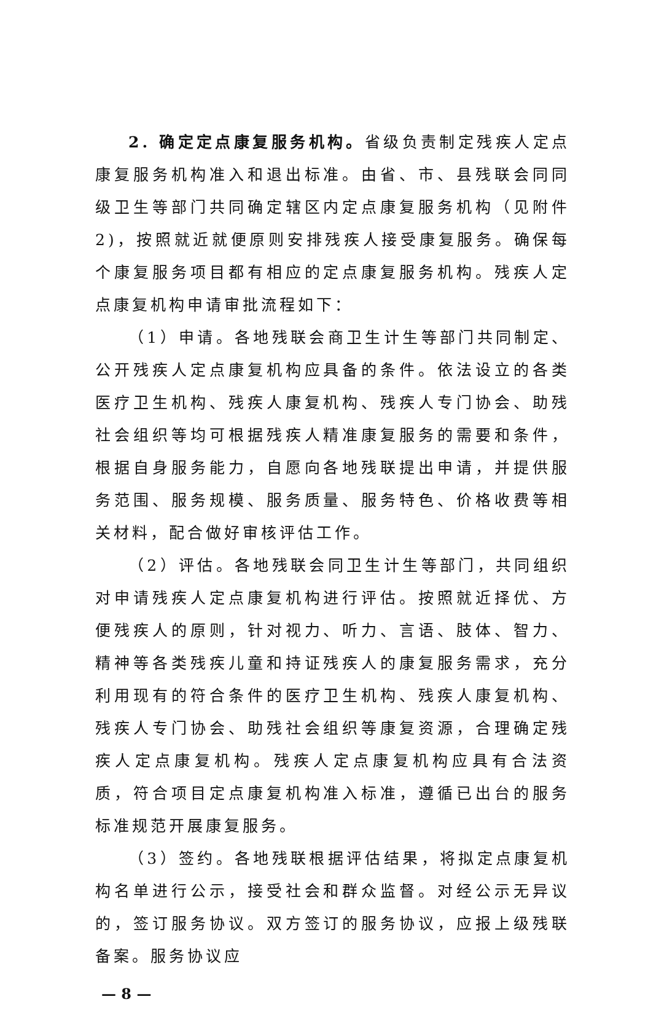2. 确定定点康复服务机构。省级负责制定残疾人定点康复服务机构准入和退出标准。由省、市、县残联会同同级卫生等部门共同确定辖区内定点康复服务机构（见附件2)，按照就近就便原则安排残疾人接受康复服务。确保每个康复服务项目都有相应的定点康复服务机构。残疾人定点康复机构申请审批流程如下：
（1）申请。各地残联会商卫生计生等部门共同制定、公开残疾人定点康复机构应具备的条件。依法设立的各类医疗卫生机构、残疾人康复机构、残疾人专门协会、助残社会组织等均可根据残疾人精准康复服务的需要和条件，根据自身服务能力，自愿向各地残联提出申请，并提供服务范围、服务规模、服务质量、服务特色、价格收费等相关材料，配合做好审核评估工作。
（2）评估。各地残联会同卫生计生等部门，共同组织对申请残疾人定点康复机构进行评估。按照就近择优、方便残疾人的原则，针对视力、听力、言语、肢体、智力、精神等各类残疾儿童和持证残疾人的康复服务需求，充分利用现有的符合条件的医疗卫生机构、残疾人康复机构、残疾人专门协会、助残社会组织等康复资源，合理确定残疾人定点康复机构。残疾人定点康复机构应具有合法资质，符合项目定点康复机构准入标准，遵循已出台的服务标准规范开展康复服务。
（3）签约。各地残联根据评估结果，将拟定点康复机构名单进行公示，接受社会和群众监督。对经公示无异议的，签订服务协议。双方签订的服务协议，应报上级残联备案。服务协议应
— 8 —